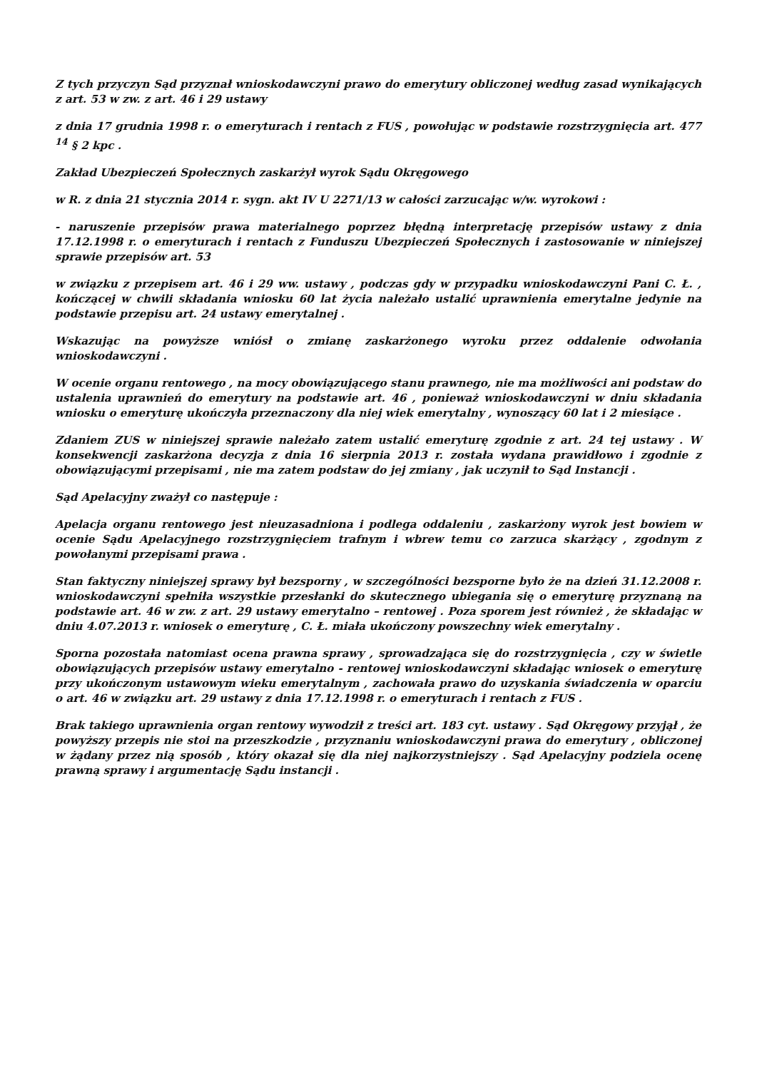Z tych przyczyn Sąd przyznał wnioskodawczyni prawo do emerytury obliczonej według zasad wynikających z art. 53 w zw. z art. 46 i 29 ustawy
z dnia 17 grudnia 1998 r. o emeryturach i rentach z FUS , powołując w podstawie rozstrzygnięcia art. 477 <sup>14</sup> § 2 kpc .
Zakład Ubezpieczeń Społecznych zaskarżył wyrok Sądu Okręgowego
w R. z dnia 21 stycznia 2014 r. sygn. akt IV U 2271/13 w całości zarzucając w/w. wyrokowi :
- naruszenie przepisów prawa materialnego poprzez błędną interpretację przepisów ustawy z dnia 17.12.1998 r. o emeryturach i rentach z Funduszu Ubezpieczeń Społecznych i zastosowanie w niniejszej sprawie przepisów art. 53
w związku z przepisem art. 46 i 29 ww. ustawy , podczas gdy w przypadku wnioskodawczyni Pani C. Ł. , kończącej w chwili składania wniosku 60 lat życia należało ustalić uprawnienia emerytalne jedynie na podstawie przepisu art. 24 ustawy emerytalnej .
Wskazując na powyższe wniósł o zmianę zaskarżonego wyroku przez oddalenie odwołania wnioskodawczyni .
W ocenie organu rentowego , na mocy obowiązującego stanu prawnego, nie ma możliwości ani podstaw do ustalenia uprawnień do emerytury na podstawie art. 46 , ponieważ wnioskodawczyni w dniu składania wniosku o emeryturę ukończyła przeznaczony dla niej wiek emerytalny , wynoszący 60 lat i 2 miesiące .
Zdaniem ZUS w niniejszej sprawie należało zatem ustalić emeryturę zgodnie z art. 24 tej ustawy . W konsekwencji zaskarżona decyzja z dnia 16 sierpnia 2013 r. została wydana prawidłowo i zgodnie z obowiązującymi przepisami , nie ma zatem podstaw do jej zmiany , jak uczynił to Sąd Instancji .
Sąd Apelacyjny zważył co następuje :
Apelacja organu rentowego jest nieuzasadniona i podlega oddaleniu , zaskarżony wyrok jest bowiem w ocenie Sądu Apelacyjnego rozstrzygnięciem trafnym i wbrew temu co zarzuca skarżący , zgodnym z powołanymi przepisami prawa .
Stan faktyczny niniejszej sprawy był bezsporny , w szczególności bezsporne było że na dzień 31.12.2008 r. wnioskodawczyni spełniła wszystkie przesłanki do skutecznego ubiegania się o emeryturę przyznaną na podstawie art. 46 w zw. z art. 29 ustawy emerytalno – rentowej . Poza sporem jest również , że składając w dniu 4.07.2013 r. wniosek o emeryturę , C. Ł. miała ukończony powszechny wiek emerytalny .
Sporna pozostała natomiast ocena prawna sprawy , sprowadzająca się do rozstrzygnięcia , czy w świetle obowiązujących przepisów ustawy emerytalno - rentowej wnioskodawczyni składając wniosek o emeryturę przy ukończonym ustawowym wieku emerytalnym , zachowała prawo do uzyskania świadczenia w oparciu o art. 46 w związku art. 29 ustawy z dnia 17.12.1998 r. o emeryturach i rentach z FUS .
Brak takiego uprawnienia organ rentowy wywodził z treści art. 183 cyt. ustawy . Sąd Okręgowy przyjął , że powyższy przepis nie stoi na przeszkodzie , przyznaniu wnioskodawczyni prawa do emerytury , obliczonej w żądany przez nią sposób , który okazał się dla niej najkorzystniejszy . Sąd Apelacyjny podziela ocenę prawną sprawy i argumentację Sądu instancji .